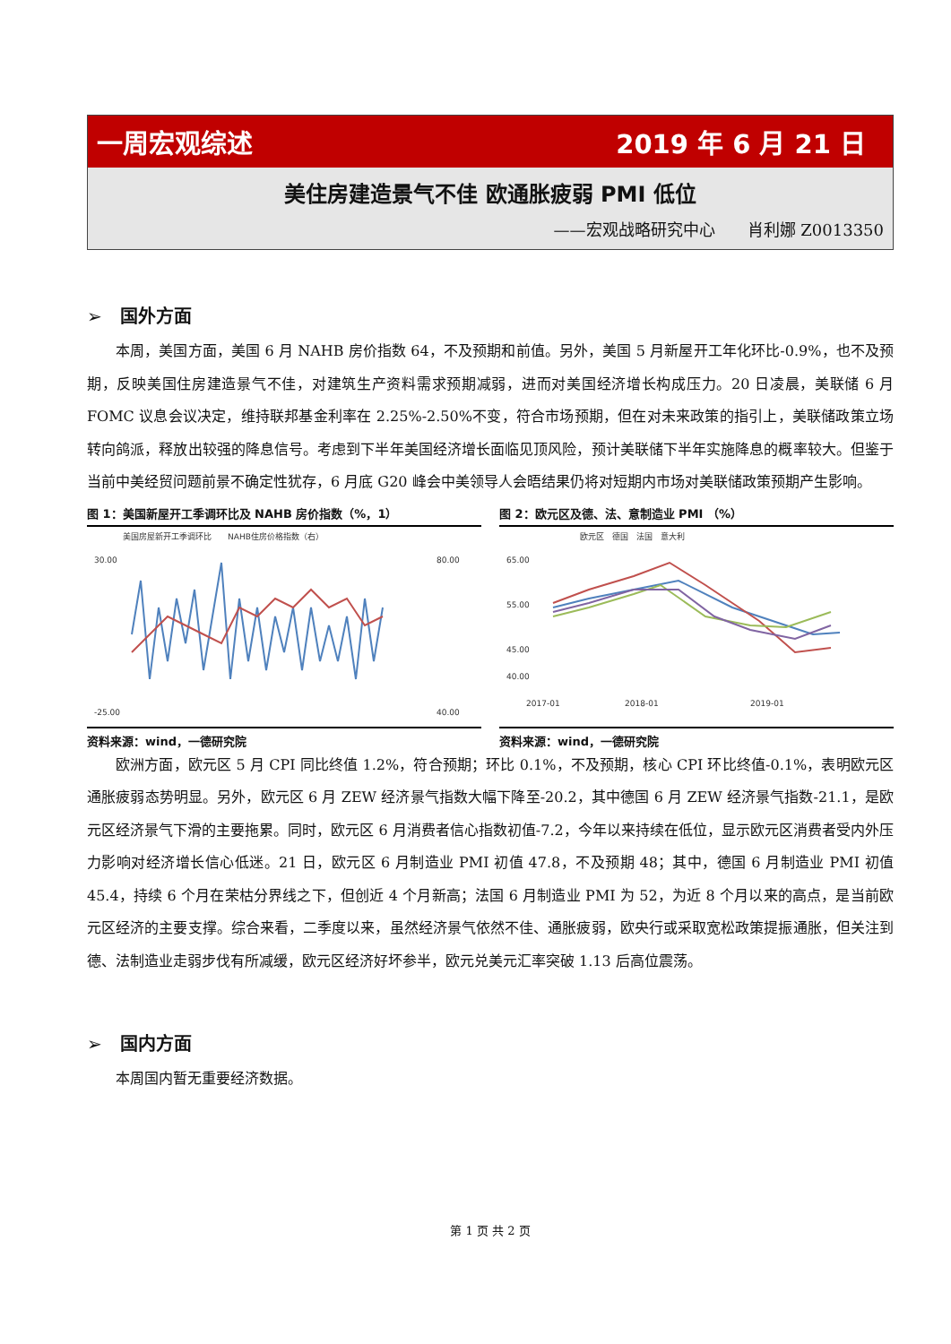一周宏观综述 2019 年 6 月 21 日
美住房建造景气不佳 欧通胀疲弱 PMI 低位
——宏观战略研究中心　　肖利娜 Z0013350
➢　国外方面
本周，美国方面，美国 6 月 NAHB 房价指数 64，不及预期和前值。另外，美国 5 月新屋开工年化环比-0.9%，也不及预期，反映美国住房建造景气不佳，对建筑生产资料需求预期减弱，进而对美国经济增长构成压力。20 日凌晨，美联储 6 月 FOMC 议息会议决定，维持联邦基金利率在 2.25%-2.50%不变，符合市场预期，但在对未来政策的指引上，美联储政策立场转向鸽派，释放出较强的降息信号。考虑到下半年美国经济增长面临见顶风险，预计美联储下半年实施降息的概率较大。但鉴于当前中美经贸问题前景不确定性犹存，6 月底 G20 峰会中美领导人会晤结果仍将对短期内市场对美联储政策预期产生影响。
图 1：美国新屋开工季调环比及 NAHB 房价指数（%，1）
美国房屋新开工季调环比　　NAHB住房价格指数（右）
30.00
-25.00
80.00
40.00
资料来源：wind，一德研究院
图 2：欧元区及德、法、意制造业 PMI （%）
欧元区　德国　法国　意大利
65.00
55.00
45.00
40.00
2017-01
2018-01
2019-01
资料来源：wind，一德研究院
欧洲方面，欧元区 5 月 CPI 同比终值 1.2%，符合预期；环比 0.1%，不及预期，核心 CPI 环比终值-0.1%，表明欧元区通胀疲弱态势明显。另外，欧元区 6 月 ZEW 经济景气指数大幅下降至-20.2，其中德国 6 月 ZEW 经济景气指数-21.1，是欧元区经济景气下滑的主要拖累。同时，欧元区 6 月消费者信心指数初值-7.2，今年以来持续在低位，显示欧元区消费者受内外压力影响对经济增长信心低迷。21 日，欧元区 6 月制造业 PMI 初值 47.8，不及预期 48；其中，德国 6 月制造业 PMI 初值 45.4，持续 6 个月在荣枯分界线之下，但创近 4 个月新高；法国 6 月制造业 PMI 为 52，为近 8 个月以来的高点，是当前欧元区经济的主要支撑。综合来看，二季度以来，虽然经济景气依然不佳、通胀疲弱，欧央行或采取宽松政策提振通胀，但关注到德、法制造业走弱步伐有所减缓，欧元区经济好坏参半，欧元兑美元汇率突破 1.13 后高位震荡。
➢　国内方面
本周国内暂无重要经济数据。
第 1 页 共 2 页